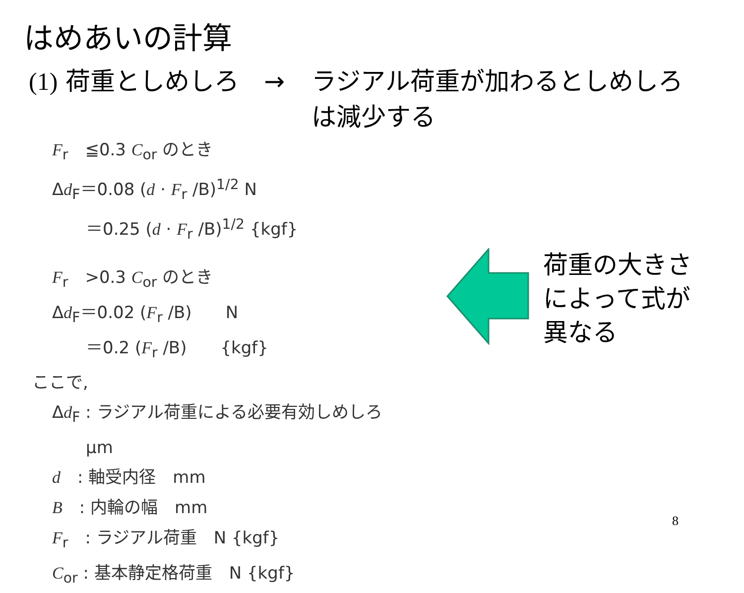はめあいの計算
(1) 荷重としめしろ　→ ラジアル荷重が加わるとしめしろ
は減少する
F<sub>r</sub>　≦0.3 C<sub>or</sub> のとき
Δd<sub>F</sub>＝0.08 (d · F<sub>r</sub> /B)<sup>1/2</sup> N
　　＝0.25 (d · F<sub>r</sub> /B)<sup>1/2</sup> {kgf}
F<sub>r</sub>　>0.3 C<sub>or</sub> のとき
Δd<sub>F</sub>＝0.02 (F<sub>r</sub> /B)　　N
　　＝0.2 (F<sub>r</sub> /B)　　{kgf}
ここで,
Δd<sub>F</sub> : ラジアル荷重による必要有効しめしろ
　　μm
d　: 軸受内径　mm
B　: 内輪の幅　mm
F<sub>r</sub>　: ラジアル荷重　N {kgf}
C<sub>or</sub> : 基本静定格荷重　N {kgf}
荷重の大きさ
によって式が
異なる
8